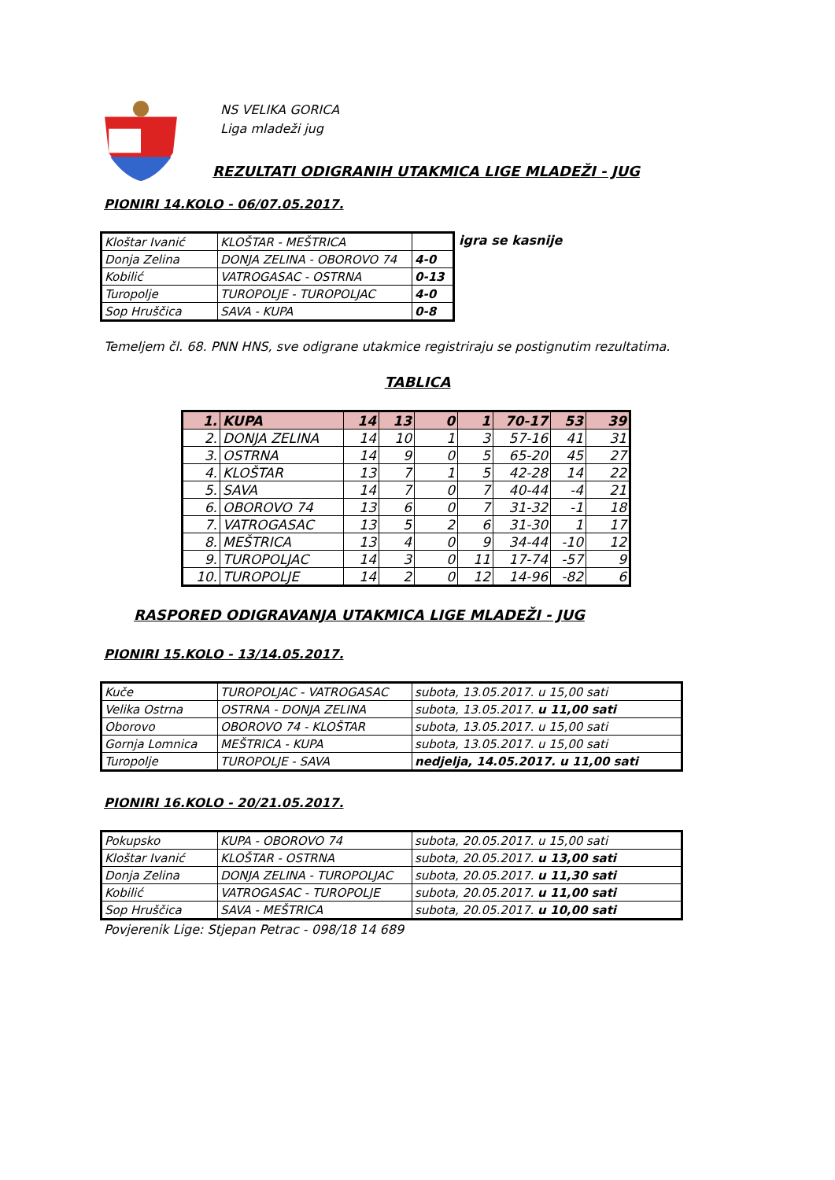NS VELIKA GORICA
Liga mladeži jug
REZULTATI ODIGRANIH UTAKMICA LIGE MLADEŽI - JUG
PIONIRI 14.KOLO - 06/07.05.2017.
| Kloštar Ivanić | KLOŠTAR - MEŠTRICA | |
| Donja Zelina | DONJA ZELINA - OBOROVO 74 | 4-0 |
| Kobilić | VATROGASAC - OSTRNA | 0-13 |
| Turopolje | TUROPOLJE - TUROPOLJAC | 4-0 |
| Sop Hruščica | SAVA - KUPA | 0-8 |
igra se kasnije
Temeljem čl. 68. PNN HNS, sve odigrane utakmice registriraju se postignutim rezultatima.
TABLICA
| 1. | KUPA | 14 | 13 | 0 | 1 | 70-17 | 53 | 39 |
| 2. | DONJA ZELINA | 14 | 10 | 1 | 3 | 57-16 | 41 | 31 |
| 3. | OSTRNA | 14 | 9 | 0 | 5 | 65-20 | 45 | 27 |
| 4. | KLOŠTAR | 13 | 7 | 1 | 5 | 42-28 | 14 | 22 |
| 5. | SAVA | 14 | 7 | 0 | 7 | 40-44 | -4 | 21 |
| 6. | OBOROVO 74 | 13 | 6 | 0 | 7 | 31-32 | -1 | 18 |
| 7. | VATROGASAC | 13 | 5 | 2 | 6 | 31-30 | 1 | 17 |
| 8. | MEŠTRICA | 13 | 4 | 0 | 9 | 34-44 | -10 | 12 |
| 9. | TUROPOLJAC | 14 | 3 | 0 | 11 | 17-74 | -57 | 9 |
| 10. | TUROPOLJE | 14 | 2 | 0 | 12 | 14-96 | -82 | 6 |
RASPORED ODIGRAVANJA UTAKMICA LIGE MLADEŽI - JUG
PIONIRI 15.KOLO - 13/14.05.2017.
| Kuče | TUROPOLJAC - VATROGASAC | subota, 13.05.2017. u 15,00 sati |
| Velika Ostrna | OSTRNA - DONJA ZELINA | subota, 13.05.2017. u 11,00 sati |
| Oborovo | OBOROVO 74 - KLOŠTAR | subota, 13.05.2017. u 15,00 sati |
| Gornja Lomnica | MEŠTRICA - KUPA | subota, 13.05.2017. u 15,00 sati |
| Turopolje | TUROPOLJE - SAVA | nedjelja, 14.05.2017. u 11,00 sati |
PIONIRI 16.KOLO - 20/21.05.2017.
| Pokupsko | KUPA - OBOROVO 74 | subota, 20.05.2017. u 15,00 sati |
| Kloštar Ivanić | KLOŠTAR - OSTRNA | subota, 20.05.2017. u 13,00 sati |
| Donja Zelina | DONJA ZELINA - TUROPOLJAC | subota, 20.05.2017. u 11,30 sati |
| Kobilić | VATROGASAC - TUROPOLJE | subota, 20.05.2017. u 11,00 sati |
| Sop Hruščica | SAVA - MEŠTRICA | subota, 20.05.2017. u 10,00 sati |
Povjerenik Lige: Stjepan Petrac - 098/18 14 689